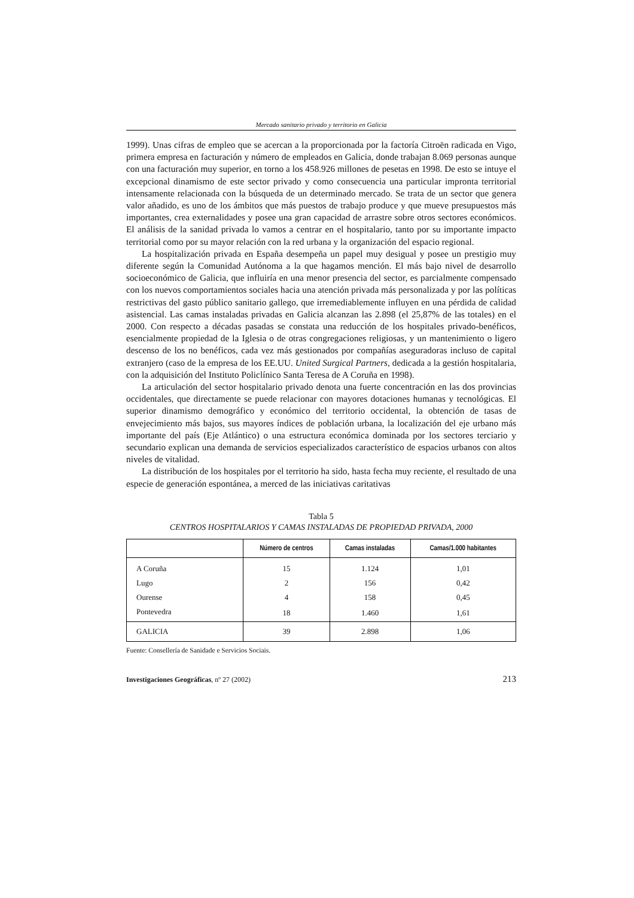Mercado sanitario privado y territorio en Galicia
1999). Unas cifras de empleo que se acercan a la proporcionada por la factoría Citroën radicada en Vigo, primera empresa en facturación y número de empleados en Galicia, donde trabajan 8.069 personas aunque con una facturación muy superior, en torno a los 458.926 millones de pesetas en 1998. De esto se intuye el excepcional dinamismo de este sector privado y como consecuencia una particular impronta territorial intensamente relacionada con la búsqueda de un determinado mercado. Se trata de un sector que genera valor añadido, es uno de los ámbitos que más puestos de trabajo produce y que mueve presupuestos más importantes, crea externalidades y posee una gran capacidad de arrastre sobre otros sectores económicos. El análisis de la sanidad privada lo vamos a centrar en el hospitalario, tanto por su importante impacto territorial como por su mayor relación con la red urbana y la organización del espacio regional.
La hospitalización privada en España desempeña un papel muy desigual y posee un prestigio muy diferente según la Comunidad Autónoma a la que hagamos mención. El más bajo nivel de desarrollo socioeconómico de Galicia, que influiría en una menor presencia del sector, es parcialmente compensado con los nuevos comportamientos sociales hacia una atención privada más personalizada y por las políticas restrictivas del gasto público sanitario gallego, que irremediablemente influyen en una pérdida de calidad asistencial. Las camas instaladas privadas en Galicia alcanzan las 2.898 (el 25,87% de las totales) en el 2000. Con respecto a décadas pasadas se constata una reducción de los hospitales privado-benéficos, esencialmente propiedad de la Iglesia o de otras congregaciones religiosas, y un mantenimiento o ligero descenso de los no benéficos, cada vez más gestionados por compañías aseguradoras incluso de capital extranjero (caso de la empresa de los EE.UU. United Surgical Partners, dedicada a la gestión hospitalaria, con la adquisición del Instituto Policlínico Santa Teresa de A Coruña en 1998).
La articulación del sector hospitalario privado denota una fuerte concentración en las dos provincias occidentales, que directamente se puede relacionar con mayores dotaciones humanas y tecnológicas. El superior dinamismo demográfico y económico del territorio occidental, la obtención de tasas de envejecimiento más bajos, sus mayores índices de población urbana, la localización del eje urbano más importante del país (Eje Atlántico) o una estructura económica dominada por los sectores terciario y secundario explican una demanda de servicios especializados característico de espacios urbanos con altos niveles de vitalidad.
La distribución de los hospitales por el territorio ha sido, hasta fecha muy reciente, el resultado de una especie de generación espontánea, a merced de las iniciativas caritativas
Tabla 5
CENTROS HOSPITALARIOS Y CAMAS INSTALADAS DE PROPIEDAD PRIVADA, 2000
| | Número de centros | Camas instaladas | Camas/1.000 habitantes |
| --- | --- | --- | --- |
| A Coruña | 15 | 1.124 | 1,01 |
| Lugo | 2 | 156 | 0,42 |
| Ourense | 4 | 158 | 0,45 |
| Pontevedra | 18 | 1.460 | 1,61 |
| GALICIA | 39 | 2.898 | 1,06 |
Fuente: Consellería de Sanidade e Servicios Sociais.
Investigaciones Geográficas, nº 27 (2002) 213